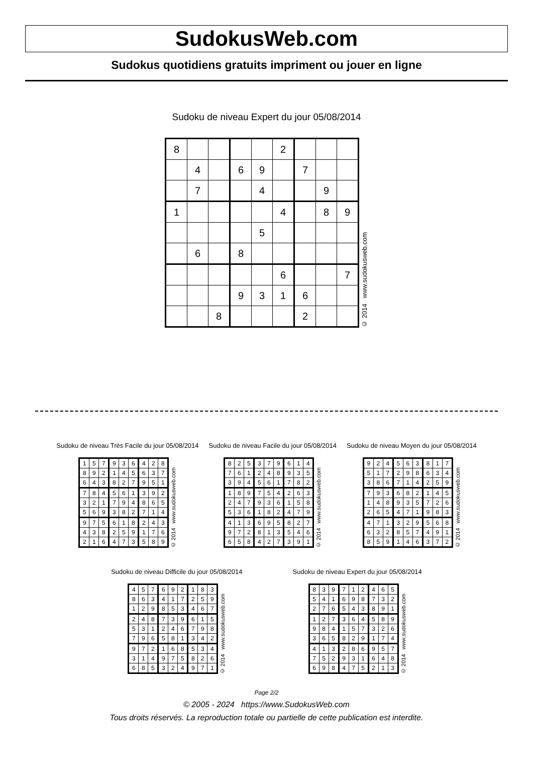SudokusWeb.com
Sudokus quotidiens gratuits impriment ou jouer en ligne
Sudoku de niveau Expert du jour 05/08/2014
| 8 | | | | | 2 | | | |
| | 4 | | 6 | 9 | | 7 | | |
| | 7 | | | 4 | | | 9 | |
| 1 | | | | | 4 | | 8 | 9 |
| | | | | 5 | | | | |
| | 6 | | 8 | | | | | |
| | | | | | 6 | | | 7 |
| | | | 9 | 3 | 1 | 6 | | |
| | | 8 | | | | 2 | | |
© 2014 www.sudokusweb.com
Sudoku de niveau Très Facile du jour 05/08/2014
| 1 | 5 | 7 | 9 | 3 | 6 | 4 | 2 | 8 |
| 8 | 9 | 2 | 1 | 4 | 5 | 6 | 3 | 7 |
| 6 | 4 | 3 | 8 | 2 | 7 | 9 | 5 | 1 |
| 7 | 8 | 4 | 5 | 6 | 1 | 3 | 9 | 2 |
| 3 | 2 | 1 | 7 | 9 | 4 | 8 | 6 | 5 |
| 5 | 6 | 9 | 3 | 8 | 2 | 7 | 1 | 4 |
| 9 | 7 | 5 | 6 | 1 | 8 | 2 | 4 | 3 |
| 4 | 3 | 8 | 2 | 5 | 9 | 1 | 7 | 6 |
| 2 | 1 | 6 | 4 | 7 | 3 | 5 | 8 | 9 |
© 2014 www.sudokusweb.com
Sudoku de niveau Facile du jour 05/08/2014
| 8 | 2 | 5 | 3 | 7 | 9 | 6 | 1 | 4 |
| 7 | 6 | 1 | 2 | 4 | 8 | 9 | 3 | 5 |
| 3 | 9 | 4 | 5 | 6 | 1 | 7 | 8 | 2 |
| 1 | 8 | 9 | 7 | 5 | 4 | 2 | 6 | 3 |
| 2 | 4 | 7 | 9 | 3 | 6 | 1 | 5 | 8 |
| 5 | 3 | 6 | 1 | 8 | 2 | 4 | 7 | 9 |
| 4 | 1 | 3 | 6 | 9 | 5 | 8 | 2 | 7 |
| 9 | 7 | 2 | 8 | 1 | 3 | 5 | 4 | 6 |
| 6 | 5 | 8 | 4 | 2 | 7 | 3 | 9 | 1 |
© 2014 www.sudokusweb.com
Sudoku de niveau Moyen du jour 05/08/2014
| 9 | 2 | 4 | 5 | 6 | 3 | 8 | 1 | 7 |
| 5 | 1 | 7 | 2 | 9 | 8 | 6 | 3 | 4 |
| 3 | 8 | 6 | 7 | 1 | 4 | 2 | 5 | 9 |
| 7 | 9 | 3 | 6 | 8 | 2 | 1 | 4 | 5 |
| 1 | 4 | 8 | 9 | 3 | 5 | 7 | 2 | 6 |
| 2 | 6 | 5 | 4 | 7 | 1 | 9 | 8 | 3 |
| 4 | 7 | 1 | 3 | 2 | 9 | 5 | 6 | 8 |
| 6 | 3 | 2 | 8 | 5 | 7 | 4 | 9 | 1 |
| 8 | 5 | 9 | 1 | 4 | 6 | 3 | 7 | 2 |
© 2014 www.sudokusweb.com
Sudoku de niveau Difficile du jour 05/08/2014
| 4 | 5 | 7 | 6 | 9 | 2 | 1 | 8 | 3 |
| 8 | 6 | 3 | 4 | 1 | 7 | 2 | 5 | 9 |
| 1 | 2 | 9 | 8 | 5 | 3 | 4 | 6 | 7 |
| 2 | 4 | 8 | 7 | 3 | 9 | 6 | 1 | 5 |
| 5 | 3 | 1 | 2 | 4 | 6 | 7 | 9 | 8 |
| 7 | 9 | 6 | 5 | 8 | 1 | 3 | 4 | 2 |
| 9 | 7 | 2 | 1 | 6 | 8 | 5 | 3 | 4 |
| 3 | 1 | 4 | 9 | 7 | 5 | 8 | 2 | 6 |
| 6 | 8 | 5 | 3 | 2 | 4 | 9 | 7 | 1 |
© 2014 www.sudokusweb.com
Sudoku de niveau Expert du jour 05/08/2014
| 8 | 3 | 9 | 7 | 1 | 2 | 4 | 6 | 5 |
| 5 | 4 | 1 | 6 | 9 | 8 | 7 | 3 | 2 |
| 2 | 7 | 6 | 5 | 4 | 3 | 8 | 9 | 1 |
| 1 | 2 | 7 | 3 | 6 | 4 | 5 | 8 | 9 |
| 9 | 8 | 4 | 1 | 5 | 7 | 3 | 2 | 6 |
| 3 | 6 | 5 | 8 | 2 | 9 | 1 | 7 | 4 |
| 4 | 1 | 3 | 2 | 8 | 6 | 9 | 5 | 7 |
| 7 | 5 | 2 | 9 | 3 | 1 | 6 | 4 | 8 |
| 6 | 9 | 8 | 4 | 7 | 5 | 2 | 1 | 3 |
© 2014 www.sudokusweb.com
Page 2/2
© 2005 - 2024 https://www.SudokusWeb.com
Tous droits réservés. La reproduction totale ou partielle de cette publication est interdite.